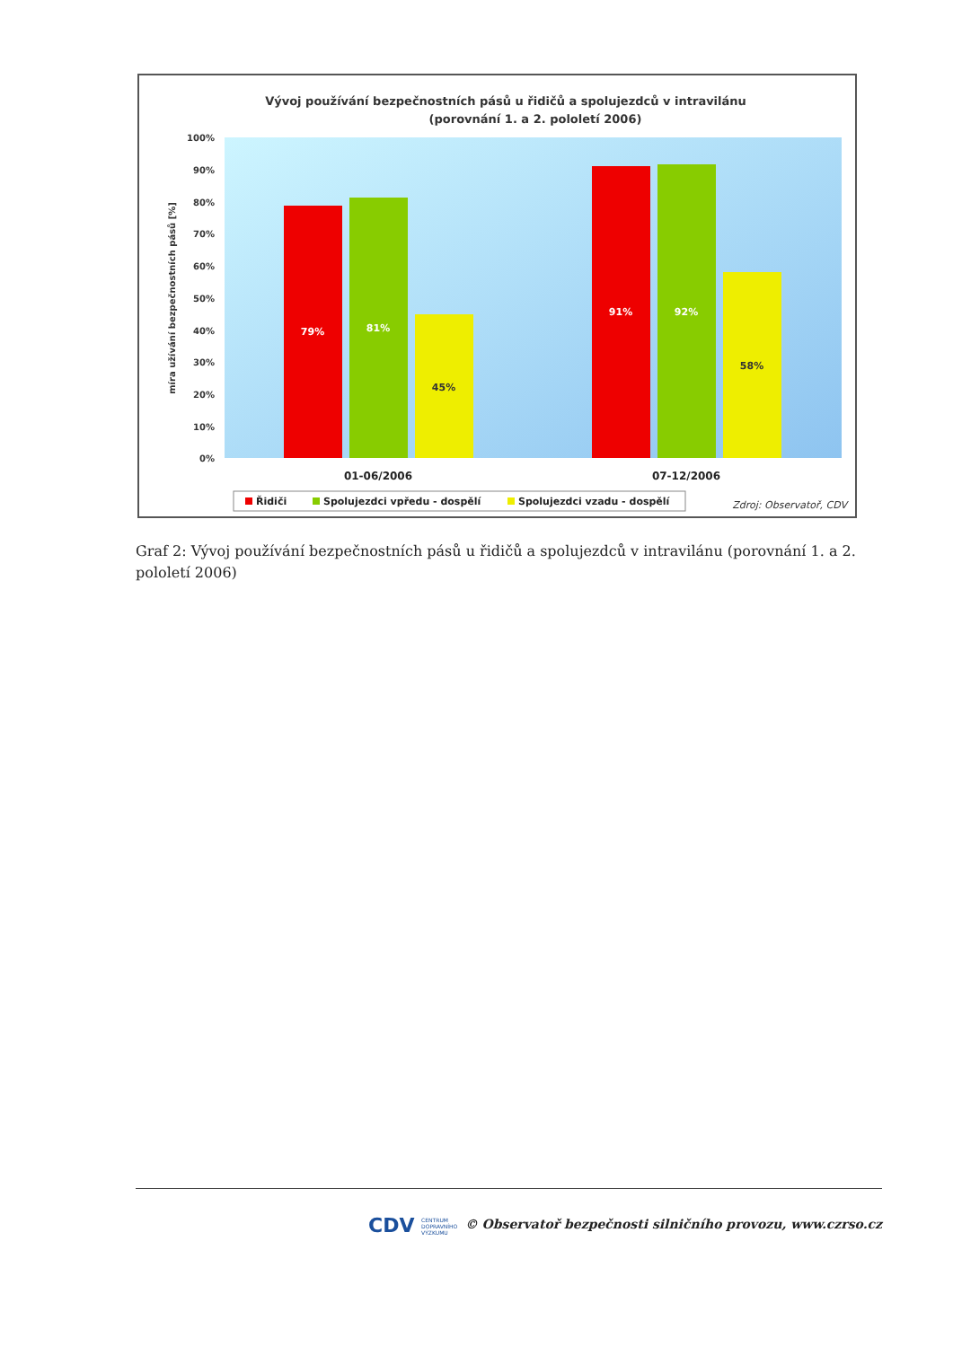Vývoj používání bezpečnostních pásů u řidičů a spolujezdců v intravilánu
(porovnání 1. a 2. pololetí 2006)
100%
90%
80%
70%
60%
50%
40%
30%
20%
10%
0%
míra užívání bezpečnostních pásů [%]
79%
81%
45%
91%
92%
58%
01-06/2006
07-12/2006
Řidiči
Spolujezdci vpředu - dospělí
Spolujezdci vzadu - dospělí
Zdroj: Observatoř, CDV
Graf 2: Vývoj používání bezpečnostních pásů u řidičů a spolujezdců v intravilánu (porovnání 1. a 2. pololetí 2006)
CDV CENTRUM
DOPRAVNÍHO
VÝZKUMU
© Observatoř bezpečnosti silničního provozu, www.czrso.cz